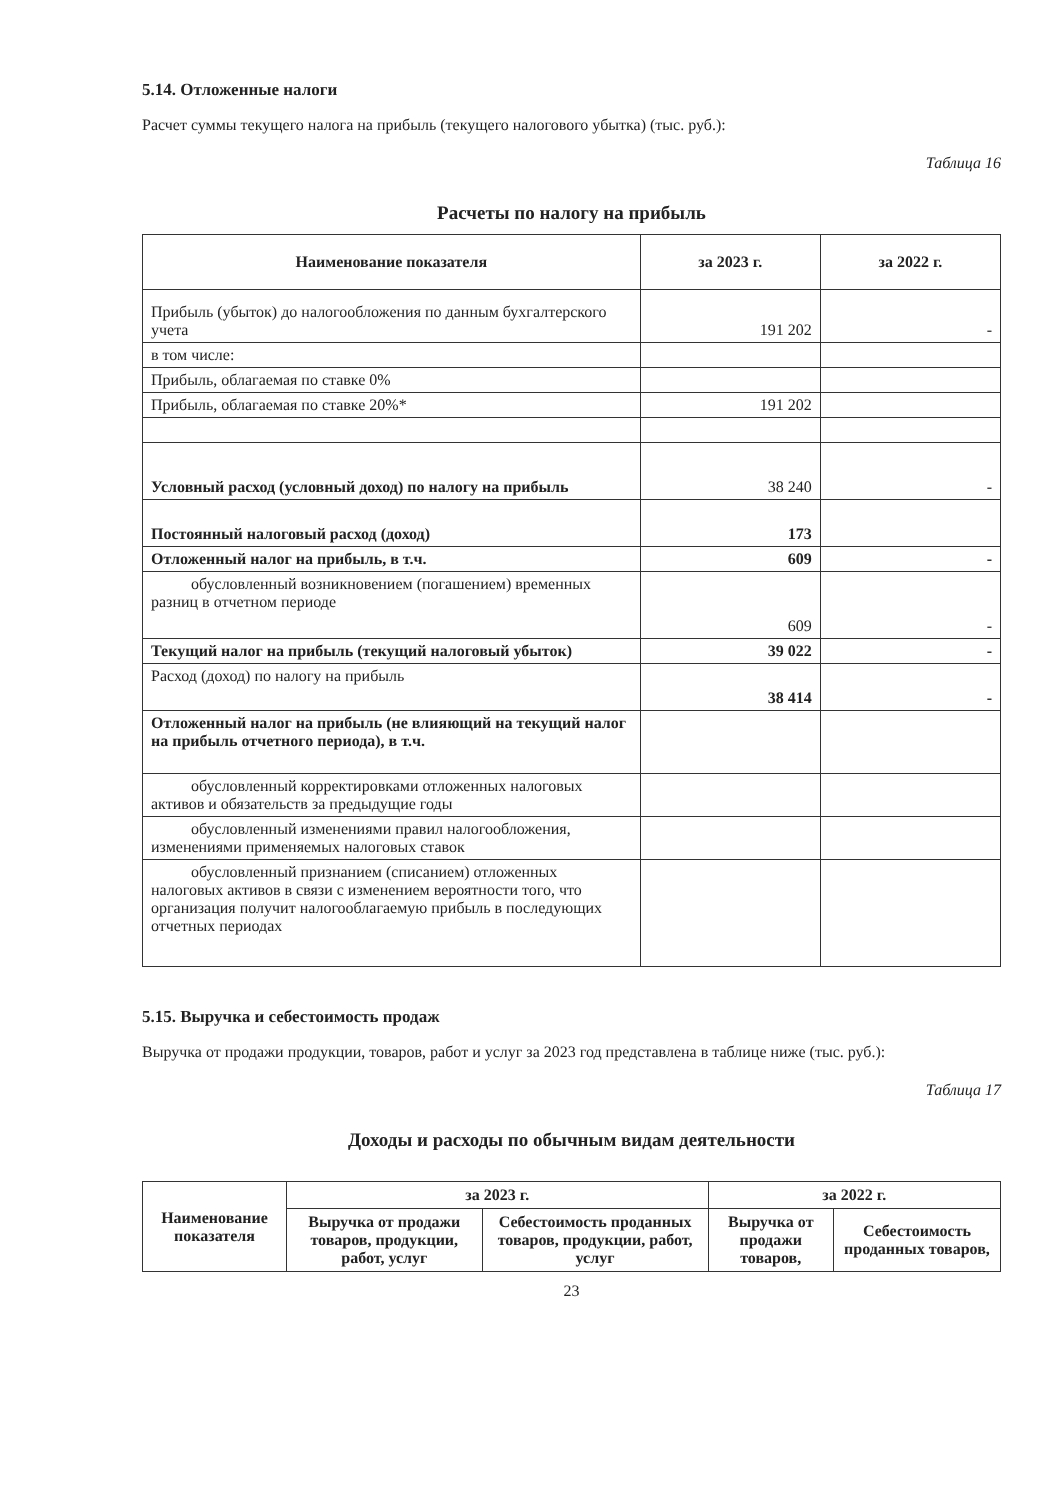5.14. Отложенные налоги
Расчет суммы текущего налога на прибыль (текущего налогового убытка) (тыс. руб.):
Таблица 16
Расчеты по налогу на прибыль
| Наименование показателя | за 2023 г. | за 2022 г. |
| --- | --- | --- |
| Прибыль (убыток) до налогообложения по данным бухгалтерского учета | 191 202 | - |
| в том числе: | | |
| Прибыль, облагаемая по ставке 0% | | |
| Прибыль, облагаемая по ставке 20%* | 191 202 | |
| Условный расход (условный доход) по налогу на прибыль | 38 240 | - |
| Постоянный налоговый расход (доход) | 173 | |
| Отложенный налог на прибыль, в т.ч. | 609 | - |
| обусловленный возникновением (погашением) временных разниц в отчетном периоде | 609 | - |
| Текущий налог на прибыль (текущий налоговый убыток) | 39 022 | - |
| Расход (доход) по налогу на прибыль | 38 414 | - |
| Отложенный налог на прибыль (не влияющий на текущий налог на прибыль отчетного периода), в т.ч. | | |
| обусловленный корректировками отложенных налоговых активов и обязательств за предыдущие годы | | |
| обусловленный изменениями правил налогообложения, изменениями применяемых налоговых ставок | | |
| обусловленный признанием (списанием) отложенных налоговых активов в связи с изменением вероятности того, что организация получит налогооблагаемую прибыль в последующих отчетных периодах | | |
5.15. Выручка и себестоимость продаж
Выручка от продажи продукции, товаров, работ и услуг за 2023 год представлена в таблице ниже (тыс. руб.):
Таблица 17
Доходы и расходы по обычным видам деятельности
| Наименование показателя | за 2023 г. | | за 2022 г. | |
| --- | --- | --- | --- | --- |
| | Выручка от продажи товаров, продукции, работ, услуг | Себестоимость проданных товаров, продукции, работ, услуг | Выручка от продажи товаров, | Себестоимость проданных товаров, |
23